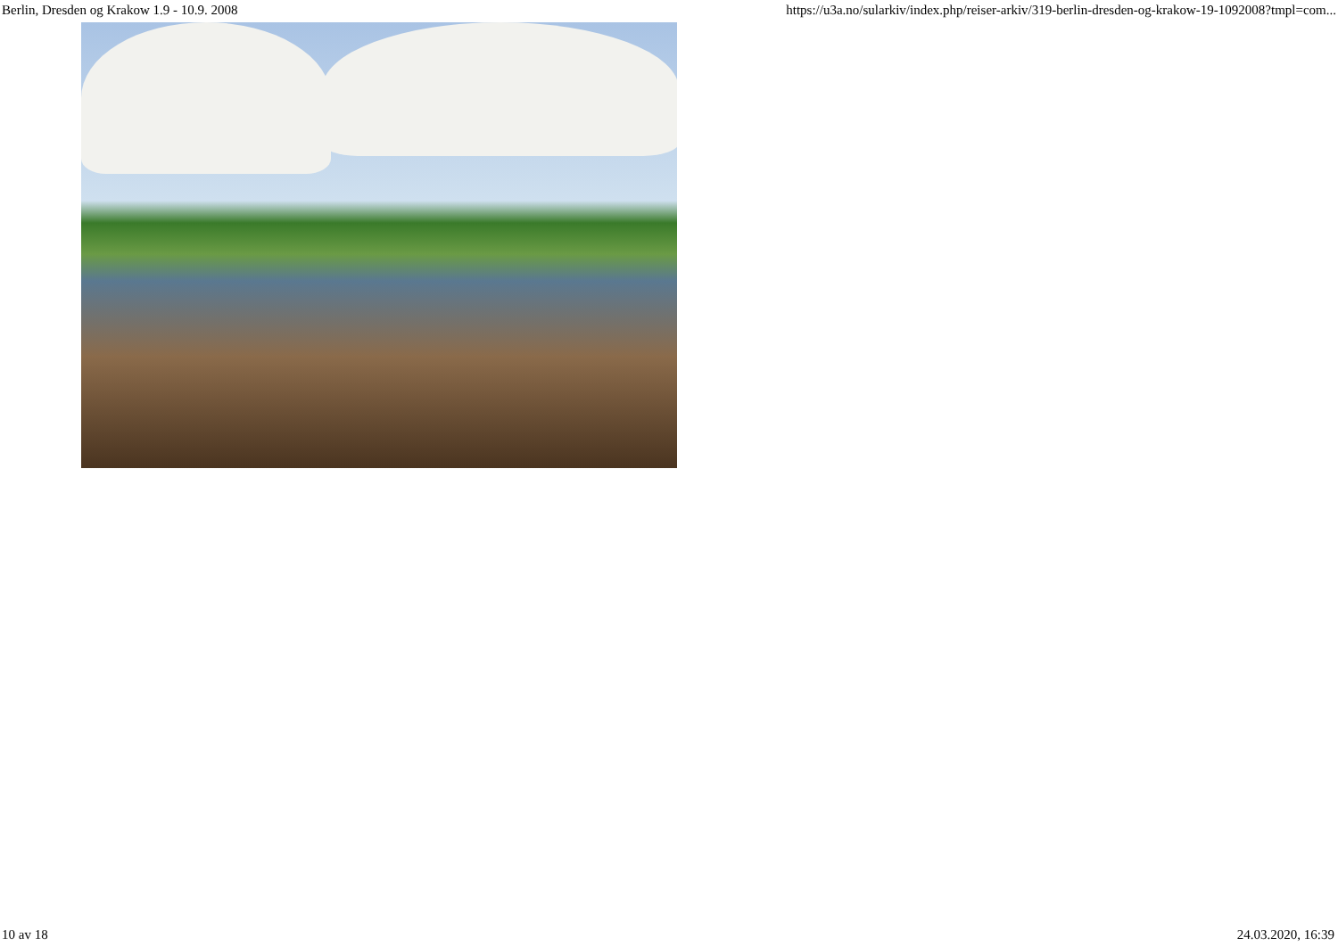Berlin, Dresden og Krakow 1.9 - 10.9. 2008 https://u3a.no/sularkiv/index.php/reiser-arkiv/319-berlin-dresden-og-krakow-19-1092008?tmpl=com...
10 av 18 24.03.2020, 16:39